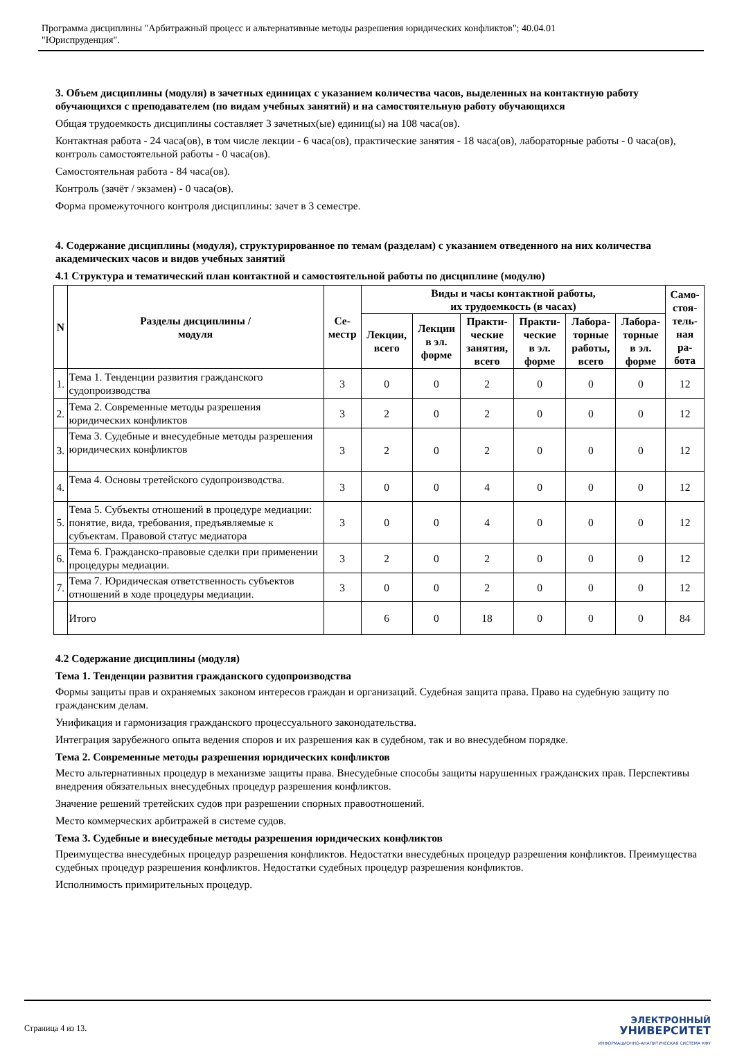Программа дисциплины "Арбитражный процесс и альтернативные методы разрешения юридических конфликтов"; 40.04.01
"Юриспруденция".
3. Объем дисциплины (модуля) в зачетных единицах с указанием количества часов, выделенных на контактную работу обучающихся с преподавателем (по видам учебных занятий) и на самостоятельную работу обучающихся
Общая трудоемкость дисциплины составляет 3 зачетных(ые) единиц(ы) на 108 часа(ов).
Контактная работа - 24 часа(ов), в том числе лекции - 6 часа(ов), практические занятия - 18 часа(ов), лабораторные работы - 0 часа(ов), контроль самостоятельной работы - 0 часа(ов).
Самостоятельная работа - 84 часа(ов).
Контроль (зачёт / экзамен) - 0 часа(ов).
Форма промежуточного контроля дисциплины: зачет в 3 семестре.
4. Содержание дисциплины (модуля), структурированное по темам (разделам) с указанием отведенного на них количества академических часов и видов учебных занятий
4.1 Структура и тематический план контактной и самостоятельной работы по дисциплине (модулю)
| N | Разделы дисциплины / модуля | Се- местр | Виды и часы контактной работы, их трудоемкость (в часах) | | | | | | Само- стоя- тель- ная ра- бота |
| --- | --- | --- | --- | --- | --- | --- | --- | --- | --- |
| | | | Лекции, всего | Лекции в эл. форме | Практи- ческие занятия, всего | Практи- ческие в эл. форме | Лабора- торные работы, всего | Лабора- торные в эл. форме | |
| 1. | Тема 1. Тенденции развития гражданского судопроизводства | 3 | 0 | 0 | 2 | 0 | 0 | 0 | 12 |
| 2. | Тема 2. Современные методы разрешения юридических конфликтов | 3 | 2 | 0 | 2 | 0 | 0 | 0 | 12 |
| 3. | Тема 3. Судебные и внесудебные методы разрешения юридических конфликтов | 3 | 2 | 0 | 2 | 0 | 0 | 0 | 12 |
| 4. | Тема 4. Основы третейского судопроизводства. | 3 | 0 | 0 | 4 | 0 | 0 | 0 | 12 |
| 5. | Тема 5. Субъекты отношений в процедуре медиации: понятие, вида, требования, предъявляемые к субъектам. Правовой статус медиатора | 3 | 0 | 0 | 4 | 0 | 0 | 0 | 12 |
| 6. | Тема 6. Гражданско-правовые сделки при применении процедуры медиации. | 3 | 2 | 0 | 2 | 0 | 0 | 0 | 12 |
| 7. | Тема 7. Юридическая ответственность субъектов отношений в ходе процедуры медиации. | 3 | 0 | 0 | 2 | 0 | 0 | 0 | 12 |
| | Итого | | 6 | 0 | 18 | 0 | 0 | 0 | 84 |
4.2 Содержание дисциплины (модуля)
Тема 1. Тенденции развития гражданского судопроизводства
Формы защиты прав и охраняемых законом интересов граждан и организаций. Судебная защита права. Право на судебную защиту по гражданским делам.
Унификация и гармонизация гражданского процессуального законодательства.
Интеграция зарубежного опыта ведения споров и их разрешения как в судебном, так и во внесудебном порядке.
Тема 2. Современные методы разрешения юридических конфликтов
Место альтернативных процедур в механизме защиты права. Внесудебные способы защиты нарушенных гражданских прав. Перспективы внедрения обязательных внесудебных процедур разрешения конфликтов.
Значение решений третейских судов при разрешении спорных правоотношений.
Место коммерческих арбитражей в системе судов.
Тема 3. Судебные и внесудебные методы разрешения юридических конфликтов
Преимущества внесудебных процедур разрешения конфликтов. Недостатки внесудебных процедур разрешения конфликтов. Преимущества судебных процедур разрешения конфликтов. Недостатки судебных процедур разрешения конфликтов.
Исполнимость примирительных процедур.
Страница 4 из 13.
ЭЛЕКТРОННЫЙ
УНИВЕРСИТЕТ
ИНФОРМАЦИОННО-АНАЛИТИЧЕСКАЯ СИСТЕМА КФУ